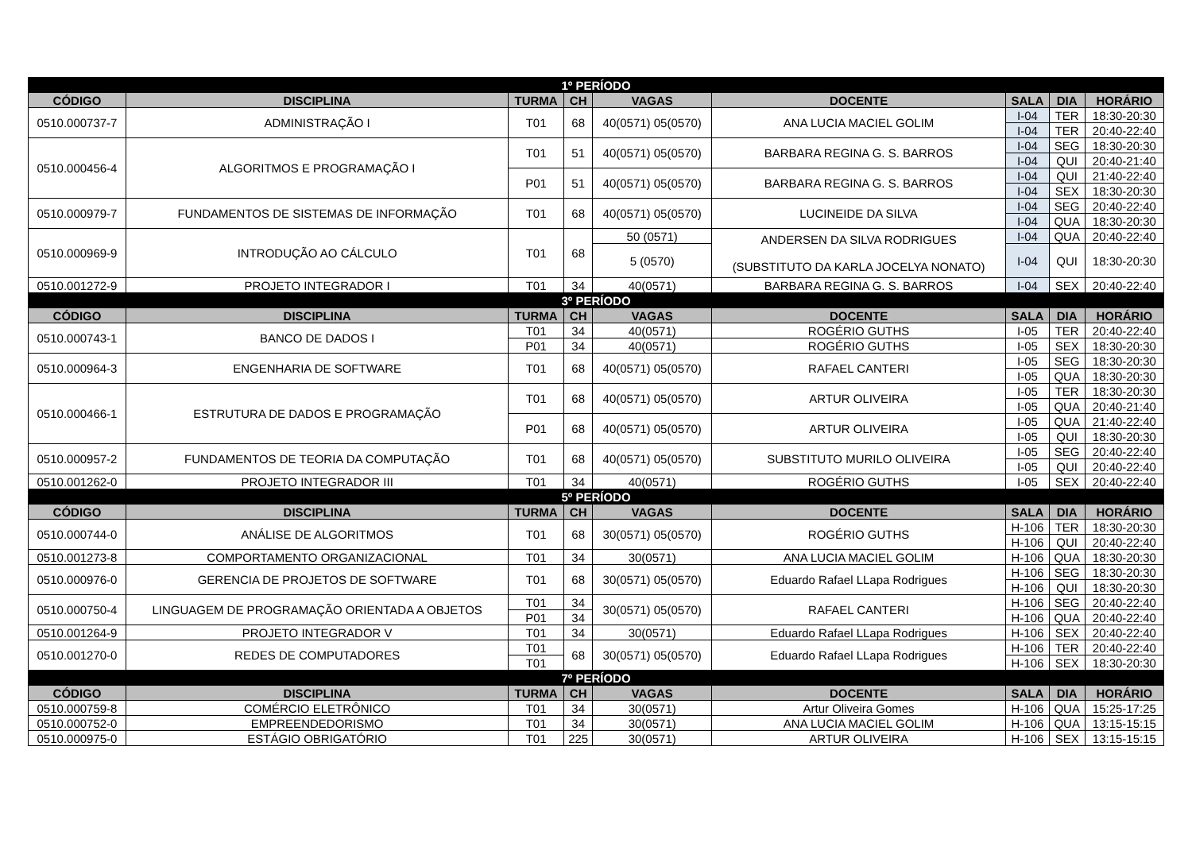| 1º PERÍODO | | | | | | | | |
| --- | --- | --- | --- | --- | --- | --- | --- | --- |
| CÓDIGO | DISCIPLINA | TURMA | CH | VAGAS | DOCENTE | SALA | DIA | HORÁRIO |
| 0510.000737-7 | ADMINISTRAÇÃO I | T01 | 68 | 40(0571) 05(0570) | ANA LUCIA MACIEL GOLIM | I-04 | TER | 18:30-20:30 |
| | | | | | | I-04 | TER | 20:40-22:40 |
| 0510.000456-4 | ALGORITMOS E PROGRAMAÇÃO I | T01 | 51 | 40(0571) 05(0570) | BARBARA REGINA G. S. BARROS | I-04 | SEG | 18:30-20:30 |
| | | | | | | I-04 | QUI | 20:40-21:40 |
| | | P01 | 51 | 40(0571) 05(0570) | BARBARA REGINA G. S. BARROS | I-04 | QUI | 21:40-22:40 |
| | | | | | | I-04 | SEX | 18:30-20:30 |
| 0510.000979-7 | FUNDAMENTOS DE SISTEMAS DE INFORMAÇÃO | T01 | 68 | 40(0571) 05(0570) | LUCINEIDE DA SILVA | I-04 | SEG | 20:40-22:40 |
| | | | | | | I-04 | QUA | 18:30-20:30 |
| 0510.000969-9 | INTRODUÇÃO AO CÁLCULO | T01 | 68 | 50 (0571) | ANDERSEN DA SILVA RODRIGUES (SUBSTITUTO DA KARLA JOCELYA NONATO) | I-04 | QUA | 20:40-22:40 |
| | | | | 5 (0570) | | I-04 | QUI | 18:30-20:30 |
| 0510.001272-9 | PROJETO INTEGRADOR I | T01 | 34 | 40(0571) | BARBARA REGINA G. S. BARROS | I-04 | SEX | 20:40-22:40 |
| 3º PERÍODO | | | | | | | | |
| CÓDIGO | DISCIPLINA | TURMA | CH | VAGAS | DOCENTE | SALA | DIA | HORÁRIO |
| 0510.000743-1 | BANCO DE DADOS I | T01 | 34 | 40(0571) | ROGÉRIO GUTHS | I-05 | TER | 20:40-22:40 |
| | | P01 | 34 | 40(0571) | ROGÉRIO GUTHS | I-05 | SEX | 18:30-20:30 |
| 0510.000964-3 | ENGENHARIA DE SOFTWARE | T01 | 68 | 40(0571) 05(0570) | RAFAEL CANTERI | I-05 | SEG | 18:30-20:30 |
| | | | | | | I-05 | QUA | 18:30-20:30 |
| 0510.000466-1 | ESTRUTURA DE DADOS E PROGRAMAÇÃO | T01 | 68 | 40(0571) 05(0570) | ARTUR OLIVEIRA | I-05 | TER | 18:30-20:30 |
| | | | | | | I-05 | QUA | 20:40-21:40 |
| | | P01 | 68 | 40(0571) 05(0570) | ARTUR OLIVEIRA | I-05 | QUA | 21:40-22:40 |
| | | | | | | I-05 | QUI | 18:30-20:30 |
| 0510.000957-2 | FUNDAMENTOS DE TEORIA DA COMPUTAÇÃO | T01 | 68 | 40(0571) 05(0570) | SUBSTITUTO MURILO OLIVEIRA | I-05 | SEG | 20:40-22:40 |
| | | | | | | I-05 | QUI | 20:40-22:40 |
| 0510.001262-0 | PROJETO INTEGRADOR III | T01 | 34 | 40(0571) | ROGÉRIO GUTHS | I-05 | SEX | 20:40-22:40 |
| 5º PERÍODO | | | | | | | | |
| CÓDIGO | DISCIPLINA | TURMA | CH | VAGAS | DOCENTE | SALA | DIA | HORÁRIO |
| 0510.000744-0 | ANÁLISE DE ALGORITMOS | T01 | 68 | 30(0571) 05(0570) | ROGÉRIO GUTHS | H-106 | TER | 18:30-20:30 |
| | | | | | | H-106 | QUI | 20:40-22:40 |
| 0510.001273-8 | COMPORTAMENTO ORGANIZACIONAL | T01 | 34 | 30(0571) | ANA LUCIA MACIEL GOLIM | H-106 | QUA | 18:30-20:30 |
| 0510.000976-0 | GERENCIA DE PROJETOS DE SOFTWARE | T01 | 68 | 30(0571) 05(0570) | Eduardo Rafael LLapa Rodrigues | H-106 | SEG | 18:30-20:30 |
| | | | | | | H-106 | QUI | 18:30-20:30 |
| 0510.000750-4 | LINGUAGEM DE PROGRAMAÇÃO ORIENTADA A OBJETOS | T01 | 34 | 30(0571) 05(0570) | RAFAEL CANTERI | H-106 | SEG | 20:40-22:40 |
| | | P01 | 34 | | | H-106 | QUA | 20:40-22:40 |
| 0510.001264-9 | PROJETO INTEGRADOR V | T01 | 34 | 30(0571) | Eduardo Rafael LLapa Rodrigues | H-106 | SEX | 20:40-22:40 |
| 0510.001270-0 | REDES DE COMPUTADORES | T01 | 68 | 30(0571) 05(0570) | Eduardo Rafael LLapa Rodrigues | H-106 | TER | 20:40-22:40 |
| | | T01 | | | | H-106 | SEX | 18:30-20:30 |
| 7º PERÍODO | | | | | | | | |
| CÓDIGO | DISCIPLINA | TURMA | CH | VAGAS | DOCENTE | SALA | DIA | HORÁRIO |
| 0510.000759-8 | COMÉRCIO ELETRÔNICO | T01 | 34 | 30(0571) | Artur Oliveira Gomes | H-106 | QUA | 15:25-17:25 |
| 0510.000752-0 | EMPREENDEDORISMO | T01 | 34 | 30(0571) | ANA LUCIA MACIEL GOLIM | H-106 | QUA | 13:15-15:15 |
| 0510.000975-0 | ESTÁGIO OBRIGATÓRIO | T01 | 225 | 30(0571) | ARTUR OLIVEIRA | H-106 | SEX | 13:15-15:15 |